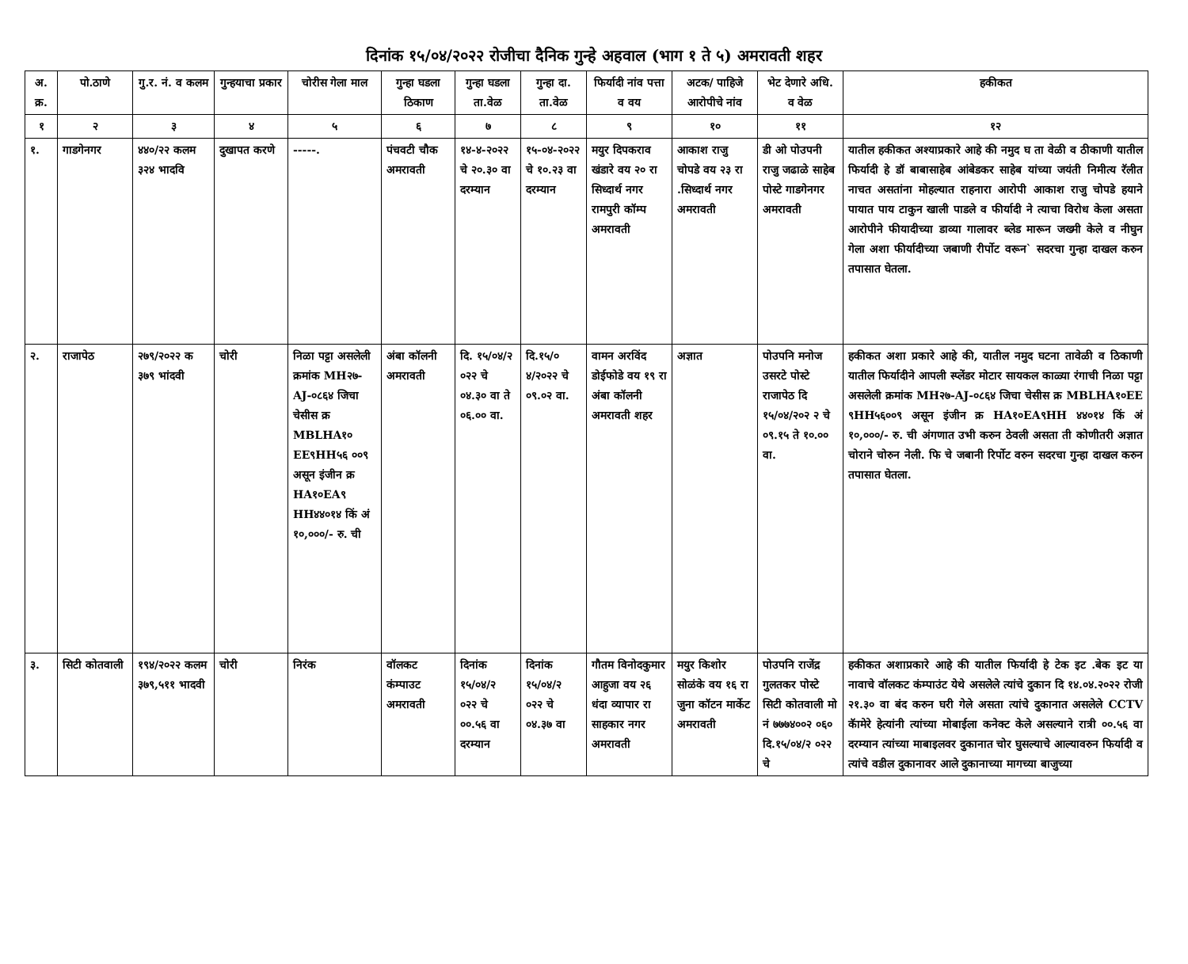दिनांक १५/०४/२०२२ रोजीचा दैनिक गुन्हे अहवाल (भाग १ ते ५) अमरावती शहर
| अ. क्र. | पो.ठाणे | गु.र. नं. व कलम | गुन्हयाचा प्रकार | चोरीस गेला माल | गुन्हा घडला ठिकाण | गुन्हा घडला ता.वेळ | गुन्हा दा. ता.वेळ | फिर्यादी नांव पत्ता व वय | अटक/ पाहिजे आरोपीचे नांव | भेट देणारे अधि. व वेळ | हकीकत |
| --- | --- | --- | --- | --- | --- | --- | --- | --- | --- | --- | --- |
| १ | २ | ३ | ४ | ५ | ६ | ७ | ८ | ९ | १० | ११ | १२ |
| १. | गाडगेनगर | ४४०/२२ कलम ३२४ भादवि | दुखापत करणे | -----. | पंचवटी चौक अमरावती | १४-४-२०२२ चे २०.३० वा दरम्यान | १५-०४-२०२२ चे १०.२३ वा दरम्यान | मयुर दिपकराव खंडारे वय २० रा सिध्दार्थ नगर रामपुरी कॉम्प अमरावती | आकाश राजु चोपडे वय २३ रा .सिध्दार्थ नगर अमरावती | डी ओ पोउपनी राजु जढाळे साहेब पोस्टे गाडगेनगर अमरावती | यातील हकीकत अश्याप्रकारे आहे की नमुद घ ता वेळी व ठीकाणी यातील फिर्यादी हे डॉ बाबासाहेब आंबेडकर साहेब यांच्या जयंती निमीत्य रॅलीत नाचत असतांना मोहल्यात राहनारा आरोपी आकाश राजु चोपडे हयाने पायात पाय टाकुन खाली पाडले व फीर्यादी ने त्याचा विरोध केला असता आरोपीने फीयादीच्या डाव्या गालावर ब्लेड मारून जख्मी केले व नीघुन गेला अशा फीर्यादीच्या जबाणी रीर्पोट वरून` सदरचा गुन्हा दाखल करुन तपासात घेतला. |
| २. | राजापेठ | २७९/२०२२ क ३७९ भांदवी | चोरी | निळा पट्टा असलेली क्रमांक MH२७-AJ-०८६४ जिचा चेसीस क्र MBLHA१० EE९HH५६ ००९ असून इंजीन क्र HA१०EA९ HH४४०१४ किं अं १०,०००/- रु. ची | अंबा कॉलनी अमरावती | दि. १५/०४/२ ०२२ चे ०४.३० वा ते ०६.०० वा. | दि.१५/० ४/२०२२ चे ०९.०२ वा. | वामन अरविंद डोईफोडे वय १९ रा अंबा कॉलनी अमरावती शहर | अज्ञात | पोउपनि मनोज उसरटे पोस्टे राजापेठ दि १५/०४/२०२ २ चे ०९.१५ ते १०.०० वा. | हकीकत अशा प्रकारे आहे की, यातील नमुद घटना तावेळी व ठिकाणी यातील फिर्यादीने आपली स्प्लेंडर मोटार सायकल काळ्या रंगाची निळा पट्टा असलेली क्रमांक MH२७-AJ-०८६४ जिचा चेसीस क्र MBLHA१०EE ९HH५६००९ असून इंजीन क्र HA१०EA९HH ४४०१४ किं अं १०,०००/- रु. ची अंगणात उभी करुन ठेवली असता ती कोणीतरी अज्ञात चोराने चोरुन नेली. फि चे जबानी रिर्पोट वरुन सदरचा गुन्हा दाखल करुन तपासात घेतला. |
| ३. | सिटी कोतवाली | १९४/२०२२ कलम ३७९,५११ भादवी | चोरी | निरंक | वॉलकट कंम्पाउट अमरावती | दिनांक १५/०४/२ ०२२ चे ००.५६ वा दरम्यान | दिनांक १५/०४/२ ०२२ चे ०४.३७ वा | गौतम विनोदकुमार आहुजा वय २६ धंदा व्यापार रा साहकार नगर अमरावती | मयुर किशोर सोळंके वय १६ रा जुना कॉटन मार्केट अमरावती | पोउपनि राजेंद्र गुलतकर पोस्टे सिटी कोतवाली मो नं ७७७४००२ ०६० दि.१५/०४/२ ०२२ चे | हकीकत अशाप्रकारे आहे की यातील फिर्यादी हे टेक इट .बेक इट या नावाचे वॉलकट कंम्पाउंट येथे असलेले त्यांचे दुकान दि १४.०४.२०२२ रोजी २१.३० वा बंद करुन घरी गेले असता त्यांचे दुकानात असलेले CCTV कॅामेरे हेत्यांनी त्यांच्या मोबाईला कनेक्ट केले असल्याने रात्री ००.५६ वा दरम्यान त्यांच्या माबाइलवर दुकानात चोर घुसल्याचे आल्यावरुन फिर्यादी व त्यांचे वडील दुकानावर आले दुकानाच्या मागच्या बाजुच्या |